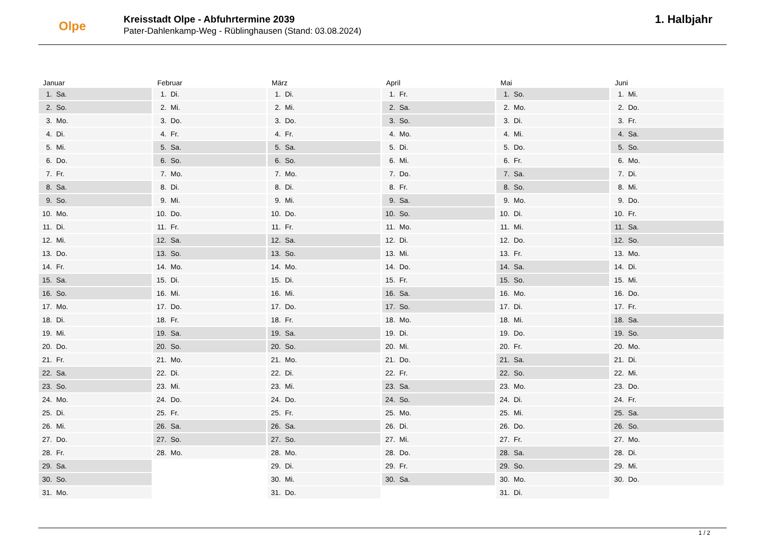Olpe
Kreisstadt Olpe - Abfuhrtermine 2039
Pater-Dahlenkamp-Weg - Rüblinghausen (Stand: 03.08.2024)
1. Halbjahr
Januar
1. Sa.
2. So.
3. Mo.
4. Di.
5. Mi.
6. Do.
7. Fr.
8. Sa.
9. So.
10. Mo.
11. Di.
12. Mi.
13. Do.
14. Fr.
15. Sa.
16. So.
17. Mo.
18. Di.
19. Mi.
20. Do.
21. Fr.
22. Sa.
23. So.
24. Mo.
25. Di.
26. Mi.
27. Do.
28. Fr.
29. Sa.
30. So.
31. Mo.
Februar
1. Di.
2. Mi.
3. Do.
4. Fr.
5. Sa.
6. So.
7. Mo.
8. Di.
9. Mi.
10. Do.
11. Fr.
12. Sa.
13. So.
14. Mo.
15. Di.
16. Mi.
17. Do.
18. Fr.
19. Sa.
20. So.
21. Mo.
22. Di.
23. Mi.
24. Do.
25. Fr.
26. Sa.
27. So.
28. Mo.
März
1. Di.
2. Mi.
3. Do.
4. Fr.
5. Sa.
6. So.
7. Mo.
8. Di.
9. Mi.
10. Do.
11. Fr.
12. Sa.
13. So.
14. Mo.
15. Di.
16. Mi.
17. Do.
18. Fr.
19. Sa.
20. So.
21. Mo.
22. Di.
23. Mi.
24. Do.
25. Fr.
26. Sa.
27. So.
28. Mo.
29. Di.
30. Mi.
31. Do.
April
1. Fr.
2. Sa.
3. So.
4. Mo.
5. Di.
6. Mi.
7. Do.
8. Fr.
9. Sa.
10. So.
11. Mo.
12. Di.
13. Mi.
14. Do.
15. Fr.
16. Sa.
17. So.
18. Mo.
19. Di.
20. Mi.
21. Do.
22. Fr.
23. Sa.
24. So.
25. Mo.
26. Di.
27. Mi.
28. Do.
29. Fr.
30. Sa.
Mai
1. So.
2. Mo.
3. Di.
4. Mi.
5. Do.
6. Fr.
7. Sa.
8. So.
9. Mo.
10. Di.
11. Mi.
12. Do.
13. Fr.
14. Sa.
15. So.
16. Mo.
17. Di.
18. Mi.
19. Do.
20. Fr.
21. Sa.
22. So.
23. Mo.
24. Di.
25. Mi.
26. Do.
27. Fr.
28. Sa.
29. So.
30. Mo.
31. Di.
Juni
1. Mi.
2. Do.
3. Fr.
4. Sa.
5. So.
6. Mo.
7. Di.
8. Mi.
9. Do.
10. Fr.
11. Sa.
12. So.
13. Mo.
14. Di.
15. Mi.
16. Do.
17. Fr.
18. Sa.
19. So.
20. Mo.
21. Di.
22. Mi.
23. Do.
24. Fr.
25. Sa.
26. So.
27. Mo.
28. Di.
29. Mi.
30. Do.
1 / 2